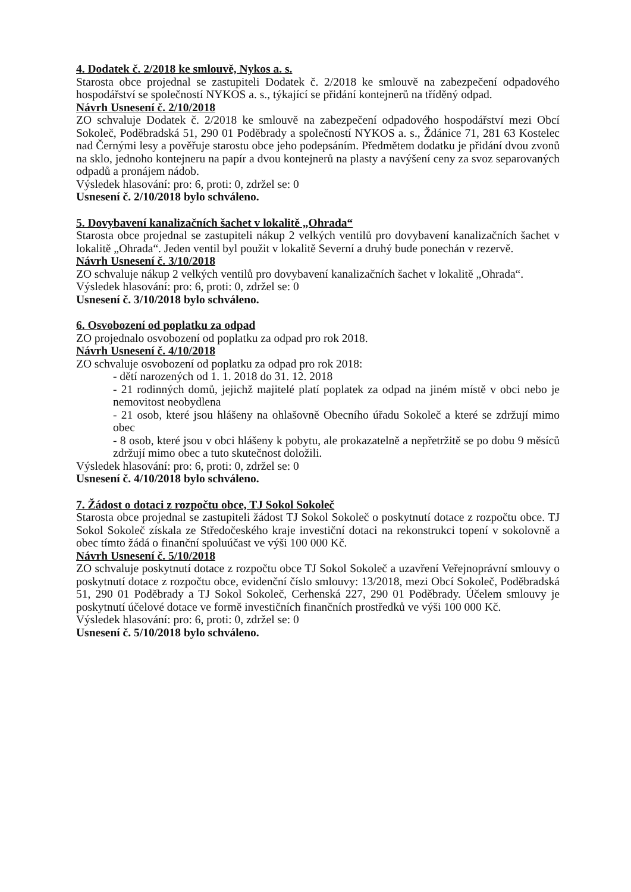4. Dodatek č. 2/2018 ke smlouvě, Nykos a. s.
Starosta obce projednal se zastupiteli Dodatek č. 2/2018 ke smlouvě na zabezpečení odpadového hospodářství se společností NYKOS a. s., týkající se přidání kontejnerů na tříděný odpad.
Návrh Usnesení č. 2/10/2018
ZO schvaluje Dodatek č. 2/2018 ke smlouvě na zabezpečení odpadového hospodářství mezi Obcí Sokoleč, Poděbradská 51, 290 01 Poděbrady a společností NYKOS a. s., Ždánice 71, 281 63 Kostelec nad Černými lesy a pověřuje starostu obce jeho podepsáním. Předmětem dodatku je přidání dvou zvonů na sklo, jednoho kontejneru na papír a dvou kontejnerů na plasty a navýšení ceny za svoz separovaných odpadů a pronájem nádob.
Výsledek hlasování: pro: 6, proti: 0, zdržel se: 0
Usnesení č. 2/10/2018 bylo schváleno.
5. Dovybavení kanalizačních šachet v lokalitě „Ohrada“
Starosta obce projednal se zastupiteli nákup 2 velkých ventilů pro dovybavení kanalizačních šachet v lokalitě „Ohrada“. Jeden ventil byl použit v lokalitě Severní a druhý bude ponechán v rezervě.
Návrh Usnesení č. 3/10/2018
ZO schvaluje nákup 2 velkých ventilů pro dovybavení kanalizačních šachet v lokalitě „Ohrada“.
Výsledek hlasování: pro: 6, proti: 0, zdržel se: 0
Usnesení č. 3/10/2018 bylo schváleno.
6. Osvobození od poplatku za odpad
ZO projednalo osvobození od poplatku za odpad pro rok 2018.
Návrh Usnesení č. 4/10/2018
ZO schvaluje osvobození od poplatku za odpad pro rok 2018:
- dětí narozených od 1. 1. 2018 do 31. 12. 2018
- 21 rodinných domů, jejichž majitelé platí poplatek za odpad na jiném místě v obci nebo je nemovitost neobydlena
- 21 osob, které jsou hlášeny na ohlašovně Obecního úřadu Sokoleč a které se zdržují mimo obec
- 8 osob, které jsou v obci hlášeny k pobytu, ale prokazatelně a nepřetržitě se po dobu 9 měsíců zdržují mimo obec a tuto skutečnost doložili.
Výsledek hlasování: pro: 6, proti: 0, zdržel se: 0
Usnesení č. 4/10/2018 bylo schváleno.
7. Žádost o dotaci z rozpočtu obce, TJ Sokol Sokoleč
Starosta obce projednal se zastupiteli žádost TJ Sokol Sokoleč o poskytnutí dotace z rozpočtu obce. TJ Sokol Sokoleč získala ze Středočeského kraje investiční dotaci na rekonstrukci topení v sokolovně a obec tímto žádá o finanční spoluúčast ve výši 100 000 Kč.
Návrh Usnesení č. 5/10/2018
ZO schvaluje poskytnutí dotace z rozpočtu obce TJ Sokol Sokoleč a uzavření Veřejnoprávní smlouvy o poskytnutí dotace z rozpočtu obce, evidenční číslo smlouvy: 13/2018, mezi Obcí Sokoleč, Poděbradská 51, 290 01 Poděbrady a TJ Sokol Sokoleč, Cerhenská 227, 290 01 Poděbrady. Účelem smlouvy je poskytnutí účelové dotace ve formě investičních finančních prostředků ve výši 100 000 Kč.
Výsledek hlasování: pro: 6, proti: 0, zdržel se: 0
Usnesení č. 5/10/2018 bylo schváleno.